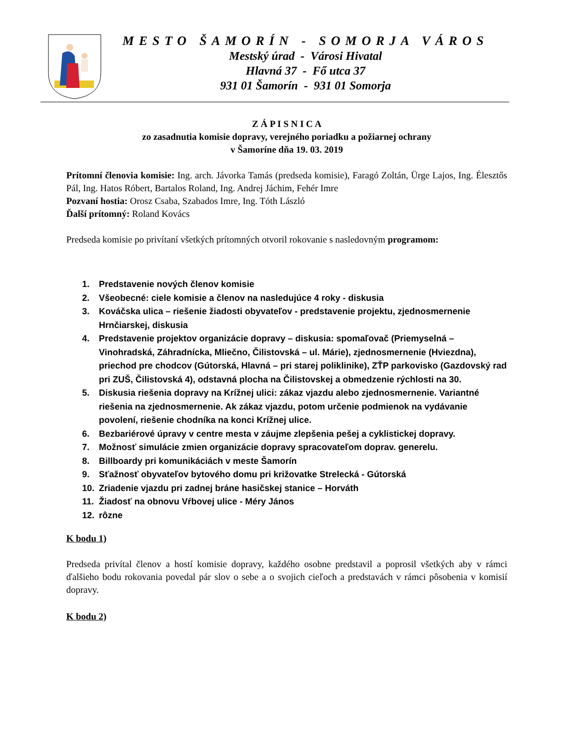MESTO ŠAMORÍN - SOMORJA VÁROS
Mestský úrad - Városi Hivatal
Hlavná 37 - Fő utca 37
931 01 Šamorín - 931 01 Somorja
Z Á P I S N I C A
zo zasadnutia komisie dopravy, verejného poriadku a požiarnej ochrany
v Šamoríne dňa 19. 03. 2019
Prítomní členovia komisie: Ing. arch. Jávorka Tamás (predseda komisie), Faragó Zoltán, Ürge Lajos, Ing. Élesztős Pál, Ing. Hatos Róbert, Bartalos Roland, Ing. Andrej Jáchim, Fehér Imre
Pozvaní hostia: Orosz Csaba, Szabados Imre, Ing. Tóth László
Ďalší prítomný: Roland Kovács
Predseda komisie po privítaní všetkých prítomných otvoril rokovanie s nasledovným programom:
1. Predstavenie nových členov komisie
2. Všeobecné: ciele komisie a členov na nasledujúce 4 roky - diskusia
3. Kováčska ulica – riešenie žiadosti obyvateľov - predstavenie projektu, zjednosmernenie Hrnčiarskej, diskusia
4. Predstavenie projektov organizácie dopravy – diskusia: spomaľovač (Priemyselná – Vinohradská, Záhradnícka, Mliečno, Čilistovská – ul. Márie), zjednosmernenie (Hviezdna), priechod pre chodcov (Gútorská, Hlavná – pri starej poliklinike), ZŤP parkovisko (Gazdovský rad pri ZUŠ, Čilistovská 4), odstavná plocha na Čilistovskej a obmedzenie rýchlosti na 30.
5. Diskusia riešenia dopravy na Krížnej ulici: zákaz vjazdu alebo zjednosmernenie. Variantné riešenia na zjednosmernenie. Ak zákaz vjazdu, potom určenie podmienok na vydávanie povolení, riešenie chodníka na konci Krížnej ulice.
6. Bezbariérové úpravy v centre mesta v záujme zlepšenia pešej a cyklistickej dopravy.
7. Možnosť simulácie zmien organizácie dopravy spracovateľom doprav. generelu.
8. Billboardy pri komunikáciách v meste Šamorín
9. Sťažnosť obyvateľov bytového domu pri križovatke Strelecká - Gútorská
10. Zriadenie vjazdu pri zadnej bráne hasičskej stanice – Horváth
11. Žiadosť na obnovu Vŕbovej ulice - Méry János
12. rôzne
K bodu 1)
Predseda privítal členov a hostí komisie dopravy, každého osobne predstavil a poprosil všetkých aby v rámci ďalšieho bodu rokovania povedal pár slov o sebe a o svojich cieľoch a predstavách v rámci pôsobenia v komisií dopravy.
K bodu 2)